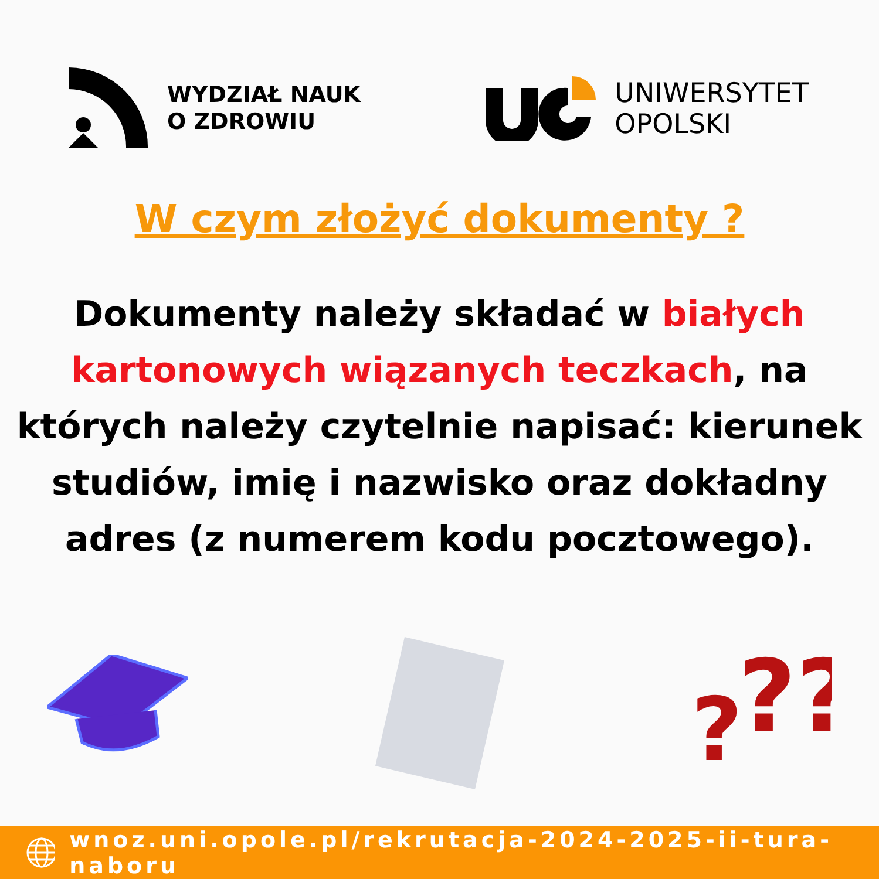WYDZIAŁ NAUK
O ZDROWIU
UNIWERSYTET
OPOLSKI
W czym złożyć dokumenty ?
Dokumenty należy składać w białych kartonowych wiązanych teczkach, na których należy czytelnie napisać: kierunek studiów, imię i nazwisko oraz dokładny adres (z numerem kodu pocztowego).
?
??
wnoz.uni.opole.pl/rekrutacja-2024-2025-ii-tura-naboru